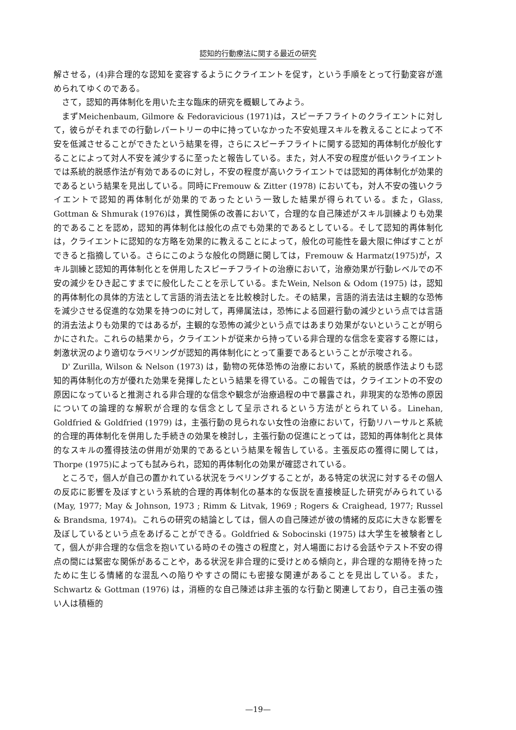認知的行動療法に関する最近の研究
解させる，(4)非合理的な認知を変容するようにクライエントを促す，という手順をとって行動変容が進められてゆくのである。
さて，認知的再体制化を用いた主な臨床的研究を概観してみよう。
まずMeichenbaum, Gilmore & Fedoravicious (1971)は，スピーチフライトのクライエントに対して，彼らがそれまでの行動レパートリーの中に持っていなかった不安処理スキルを教えることによって不安を低減させることができたという結果を得，さらにスピーチフライトに関する認知的再体制化が般化することによって対人不安を減少するに至ったと報告している。また，対人不安の程度が低いクライエントでは系統的脱感作法が有効であるのに対し，不安の程度が高いクライエントでは認知的再体制化が効果的であるという結果を見出している。同時にFremouw & Zitter (1978) においても，対人不安の強いクライエントで認知的再体制化が効果的であったという一致した結果が得られている。また，Glass, Gottman & Shmurak (1976)は，異性関係の改善において，合理的な自己陳述がスキル訓練よりも効果的であることを認め，認知的再体制化は般化の点でも効果的であるとしている。そして認知的再体制化は，クライエントに認知的な方略を効果的に教えることによって，般化の可能性を最大限に伸ばすことができると指摘している。さらにこのような般化の問題に関しては，Fremouw & Harmatz(1975)が，スキル訓練と認知的再体制化とを併用したスピーチフライトの治療において，治療効果が行動レベルでの不安の減少をひき起こすまでに般化したことを示している。またWein, Nelson & Odom (1975) は，認知的再体制化の具体的方法として言語的消去法とを比較検討した。その結果，言語的消去法は主観的な恐怖を減少させる促進的な効果を持つのに対して，再帰属法は，恐怖による回避行動の減少という点では言語的消去法よりも効果的ではあるが，主観的な恐怖の減少という点ではあまり効果がないということが明らかにされた。これらの結果から，クライエントが従来から持っている非合理的な信念を変容する際には，刺激状況のより適切なラベリングが認知的再体制化にとって重要であるということが示唆される。
D' Zurilla, Wilson & Nelson (1973) は，動物の死体恐怖の治療において，系統的脱感作法よりも認知的再体制化の方が優れた効果を発揮したという結果を得ている。この報告では，クライエントの不安の原因になっていると推測される非合理的な信念や観念が治療過程の中で暴露され，非現実的な恐怖の原因についての論理的な解釈が合理的な信念として呈示されるという方法がとられている。Linehan, Goldfried & Goldfried (1979) は，主張行動の見られない女性の治療において，行動リハーサルと系統的合理的再体制化を併用した手続きの効果を検討し，主張行動の促進にとっては，認知的再体制化と具体的なスキルの獲得技法の併用が効果的であるという結果を報告している。主張反応の獲得に関しては，Thorpe (1975)によっても試みられ，認知的再体制化の効果が確認されている。
ところで，個人が自己の置かれている状況をラベリングすることが，ある特定の状況に対するその個人の反応に影響を及ぼすという系統的合理的再体制化の基本的な仮説を直接検証した研究がみられている(May, 1977; May & Johnson, 1973 ; Rimm & Litvak, 1969 ; Rogers & Craighead, 1977; Russel & Brandsma, 1974)。これらの研究の結論としては，個人の自己陳述が彼の情緒的反応に大きな影響を及ぼしているという点をあげることができる。Goldfried & Sobocinski (1975) は大学生を被験者として，個人が非合理的な信念を抱いている時のその強さの程度と，対人場面における会話やテスト不安の得点の間には緊密な関係があることや，ある状況を非合理的に受けとめる傾向と，非合理的な期待を持ったために生じる情緒的な混乱への陥りやすさの間にも密接な関連があることを見出している。また，Schwartz & Gottman (1976) は，消極的な自己陳述は非主張的な行動と関連しており，自己主張の強い人は積極的
—19—